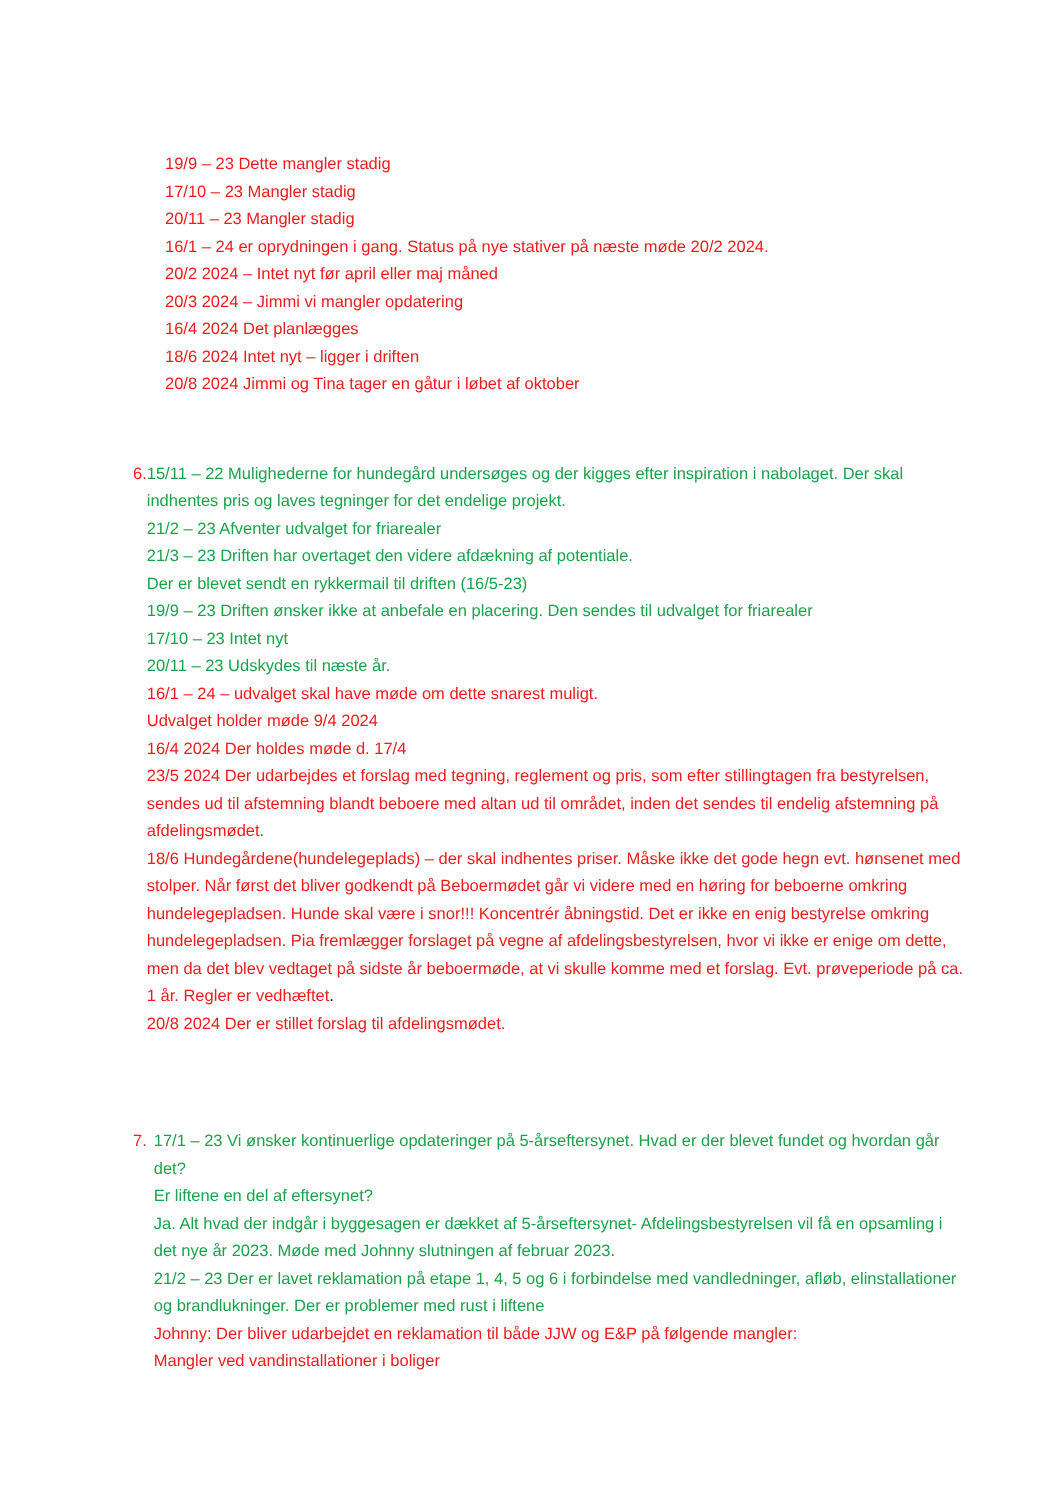19/9 – 23 Dette mangler stadig
17/10 – 23 Mangler stadig
20/11 – 23 Mangler stadig
16/1 – 24 er oprydningen i gang. Status på nye stativer på næste møde 20/2 2024.
20/2 2024 – Intet nyt før april eller maj måned
20/3 2024 – Jimmi vi mangler opdatering
16/4 2024 Det planlægges
18/6 2024 Intet nyt – ligger i driften
20/8 2024 Jimmi og Tina tager en gåtur i løbet af oktober
6. 15/11 – 22 Mulighederne for hundegård undersøges og der kigges efter inspiration i nabolaget. Der skal indhentes pris og laves tegninger for det endelige projekt.
21/2 – 23 Afventer udvalget for friarealer
21/3 – 23 Driften har overtaget den videre afdækning af potentiale.
Der er blevet sendt en rykkermail til driften (16/5-23)
19/9 – 23 Driften ønsker ikke at anbefale en placering. Den sendes til udvalget for friarealer
17/10 – 23 Intet nyt
20/11 – 23 Udskydes til næste år.
16/1 – 24 – udvalget skal have møde om dette snarest muligt.
Udvalget holder møde 9/4 2024
16/4 2024 Der holdes møde d. 17/4
23/5 2024 Der udarbejdes et forslag med tegning, reglement og pris, som efter stillingtagen fra bestyrelsen, sendes ud til afstemning blandt beboere med altan ud til området, inden det sendes til endelig afstemning på afdelingsmødet.
18/6 Hundegårdene(hundelegeplads) – der skal indhentes priser. Måske ikke det gode hegn evt. hønsenet med stolper. Når først det bliver godkendt på Beboermødet går vi videre med en høring for beboerne omkring hundelegepladsen. Hunde skal være i snor!!! Koncentrér åbningstid. Det er ikke en enig bestyrelse omkring hundelegepladsen. Pia fremlægger forslaget på vegne af afdelingsbestyrelsen, hvor vi ikke er enige om dette, men da det blev vedtaget på sidste år beboermøde, at vi skulle komme med et forslag. Evt. prøveperiode på ca. 1 år. Regler er vedhæftet.
20/8 2024 Der er stillet forslag til afdelingsmødet.
7. 17/1 – 23 Vi ønsker kontinuerlige opdateringer på 5-årseftersynet. Hvad er der blevet fundet og hvordan går det?
Er liftene en del af eftersynet?
Ja. Alt hvad der indgår i byggesagen er dækket af 5-årseftersynet- Afdelingsbestyrelsen vil få en opsamling i det nye år 2023. Møde med Johnny slutningen af februar 2023.
21/2 – 23 Der er lavet reklamation på etape 1, 4, 5 og 6 i forbindelse med vandledninger, afløb, elinstallationer og brandlukninger. Der er problemer med rust i liftene
Johnny: Der bliver udarbejdet en reklamation til både JJW og E&P på følgende mangler:
Mangler ved vandinstallationer i boliger